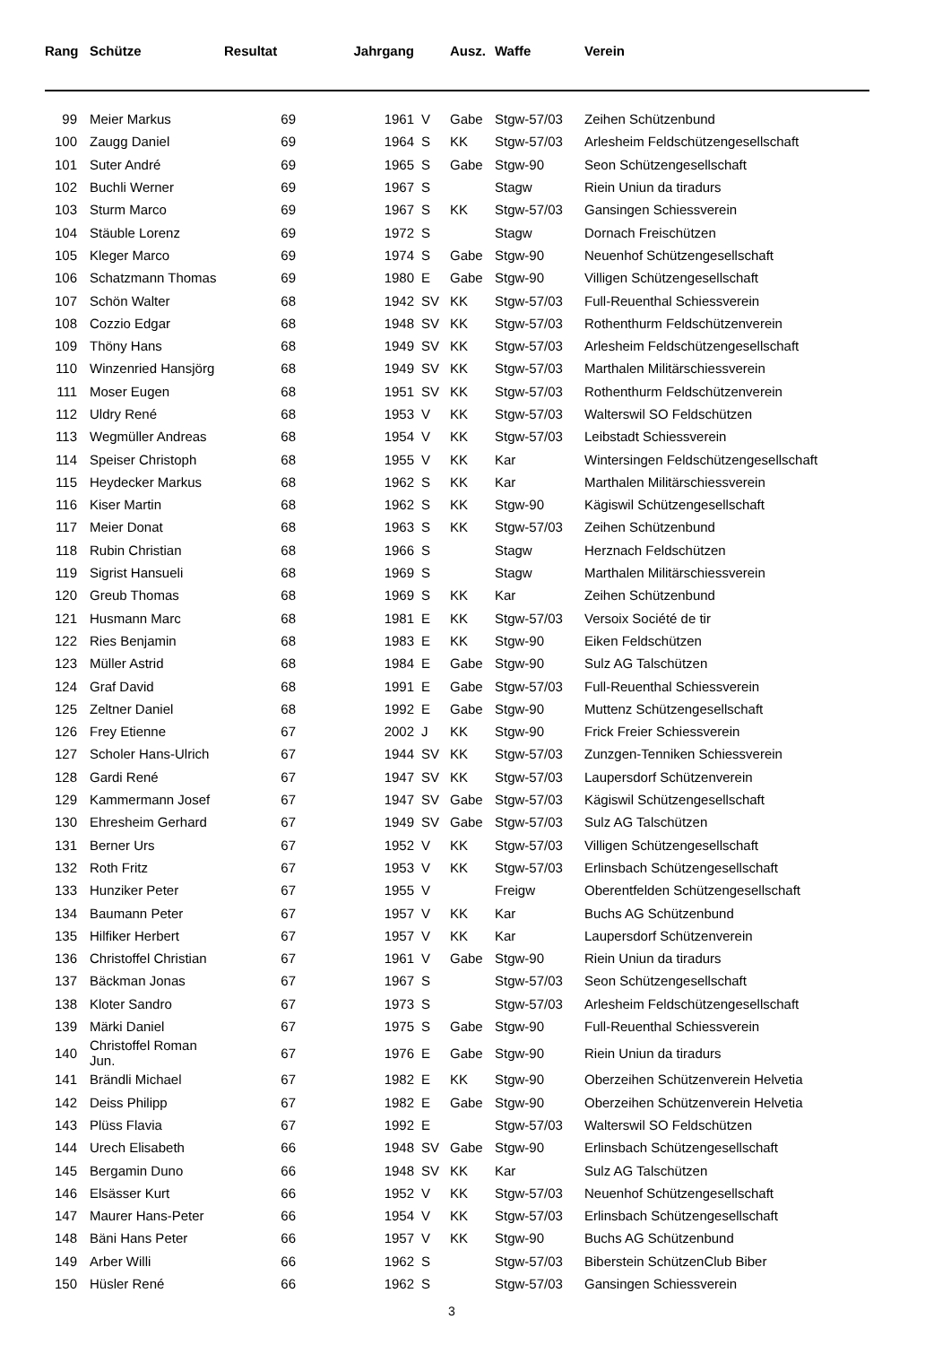| Rang | Schütze | Resultat | Jahrgang | | Ausz. | Waffe | Verein |
| --- | --- | --- | --- | --- | --- | --- | --- |
| 99 | Meier Markus | 69 | 1961 | V | Gabe | Stgw-57/03 | Zeihen Schützenbund |
| 100 | Zaugg Daniel | 69 | 1964 | S | KK | Stgw-57/03 | Arlesheim Feldschützengesellschaft |
| 101 | Suter André | 69 | 1965 | S | Gabe | Stgw-90 | Seon Schützengesellschaft |
| 102 | Buchli Werner | 69 | 1967 | S | | Stagw | Riein Uniun da tiradurs |
| 103 | Sturm Marco | 69 | 1967 | S | KK | Stgw-57/03 | Gansingen Schiessverein |
| 104 | Stäuble Lorenz | 69 | 1972 | S | | Stagw | Dornach Freischützen |
| 105 | Kleger Marco | 69 | 1974 | S | Gabe | Stgw-90 | Neuenhof Schützengesellschaft |
| 106 | Schatzmann Thomas | 69 | 1980 | E | Gabe | Stgw-90 | Villigen Schützengesellschaft |
| 107 | Schön Walter | 68 | 1942 | SV | KK | Stgw-57/03 | Full-Reuenthal Schiessverein |
| 108 | Cozzio Edgar | 68 | 1948 | SV | KK | Stgw-57/03 | Rothenthurm Feldschützenverein |
| 109 | Thöny Hans | 68 | 1949 | SV | KK | Stgw-57/03 | Arlesheim Feldschützengesellschaft |
| 110 | Winzenried Hansjörg | 68 | 1949 | SV | KK | Stgw-57/03 | Marthalen Militärschiessverein |
| 111 | Moser Eugen | 68 | 1951 | SV | KK | Stgw-57/03 | Rothenthurm Feldschützenverein |
| 112 | Uldry René | 68 | 1953 | V | KK | Stgw-57/03 | Walterswil SO Feldschützen |
| 113 | Wegmüller Andreas | 68 | 1954 | V | KK | Stgw-57/03 | Leibstadt Schiessverein |
| 114 | Speiser Christoph | 68 | 1955 | V | KK | Kar | Wintersingen Feldschützengesellschaft |
| 115 | Heydecker Markus | 68 | 1962 | S | KK | Kar | Marthalen Militärschiessverein |
| 116 | Kiser Martin | 68 | 1962 | S | KK | Stgw-90 | Kägiswil Schützengesellschaft |
| 117 | Meier Donat | 68 | 1963 | S | KK | Stgw-57/03 | Zeihen Schützenbund |
| 118 | Rubin Christian | 68 | 1966 | S | | Stagw | Herznach Feldschützen |
| 119 | Sigrist Hansueli | 68 | 1969 | S | | Stagw | Marthalen Militärschiessverein |
| 120 | Greub Thomas | 68 | 1969 | S | KK | Kar | Zeihen Schützenbund |
| 121 | Husmann Marc | 68 | 1981 | E | KK | Stgw-57/03 | Versoix Société de tir |
| 122 | Ries Benjamin | 68 | 1983 | E | KK | Stgw-90 | Eiken Feldschützen |
| 123 | Müller Astrid | 68 | 1984 | E | Gabe | Stgw-90 | Sulz AG Talschützen |
| 124 | Graf David | 68 | 1991 | E | Gabe | Stgw-57/03 | Full-Reuenthal Schiessverein |
| 125 | Zeltner Daniel | 68 | 1992 | E | Gabe | Stgw-90 | Muttenz Schützengesellschaft |
| 126 | Frey Etienne | 67 | 2002 | J | KK | Stgw-90 | Frick Freier Schiessverein |
| 127 | Scholer Hans-Ulrich | 67 | 1944 | SV | KK | Stgw-57/03 | Zunzgen-Tenniken Schiessverein |
| 128 | Gardi René | 67 | 1947 | SV | KK | Stgw-57/03 | Laupersdorf Schützenverein |
| 129 | Kammermann Josef | 67 | 1947 | SV | Gabe | Stgw-57/03 | Kägiswil Schützengesellschaft |
| 130 | Ehresheim Gerhard | 67 | 1949 | SV | Gabe | Stgw-57/03 | Sulz AG Talschützen |
| 131 | Berner Urs | 67 | 1952 | V | KK | Stgw-57/03 | Villigen Schützengesellschaft |
| 132 | Roth Fritz | 67 | 1953 | V | KK | Stgw-57/03 | Erlinsbach Schützengesellschaft |
| 133 | Hunziker Peter | 67 | 1955 | V | | Freigw | Oberentfelden Schützengesellschaft |
| 134 | Baumann Peter | 67 | 1957 | V | KK | Kar | Buchs AG Schützenbund |
| 135 | Hilfiker Herbert | 67 | 1957 | V | KK | Kar | Laupersdorf Schützenverein |
| 136 | Christoffel Christian | 67 | 1961 | V | Gabe | Stgw-90 | Riein Uniun da tiradurs |
| 137 | Bäckman Jonas | 67 | 1967 | S | | Stgw-57/03 | Seon Schützengesellschaft |
| 138 | Kloter Sandro | 67 | 1973 | S | | Stgw-57/03 | Arlesheim Feldschützengesellschaft |
| 139 | Märki Daniel | 67 | 1975 | S | Gabe | Stgw-90 | Full-Reuenthal Schiessverein |
| 140 | Christoffel Roman Jun. | 67 | 1976 | E | Gabe | Stgw-90 | Riein Uniun da tiradurs |
| 141 | Brändli Michael | 67 | 1982 | E | KK | Stgw-90 | Oberzeihen Schützenverein Helvetia |
| 142 | Deiss Philipp | 67 | 1982 | E | Gabe | Stgw-90 | Oberzeihen Schützenverein Helvetia |
| 143 | Plüss Flavia | 67 | 1992 | E | | Stgw-57/03 | Walterswil SO Feldschützen |
| 144 | Urech Elisabeth | 66 | 1948 | SV | Gabe | Stgw-90 | Erlinsbach Schützengesellschaft |
| 145 | Bergamin Duno | 66 | 1948 | SV | KK | Kar | Sulz AG Talschützen |
| 146 | Elsässer Kurt | 66 | 1952 | V | KK | Stgw-57/03 | Neuenhof Schützengesellschaft |
| 147 | Maurer Hans-Peter | 66 | 1954 | V | KK | Stgw-57/03 | Erlinsbach Schützengesellschaft |
| 148 | Bäni Hans Peter | 66 | 1957 | V | KK | Stgw-90 | Buchs AG Schützenbund |
| 149 | Arber Willi | 66 | 1962 | S | | Stgw-57/03 | Biberstein SchützenClub Biber |
| 150 | Hüsler René | 66 | 1962 | S | | Stgw-57/03 | Gansingen Schiessverein |
3